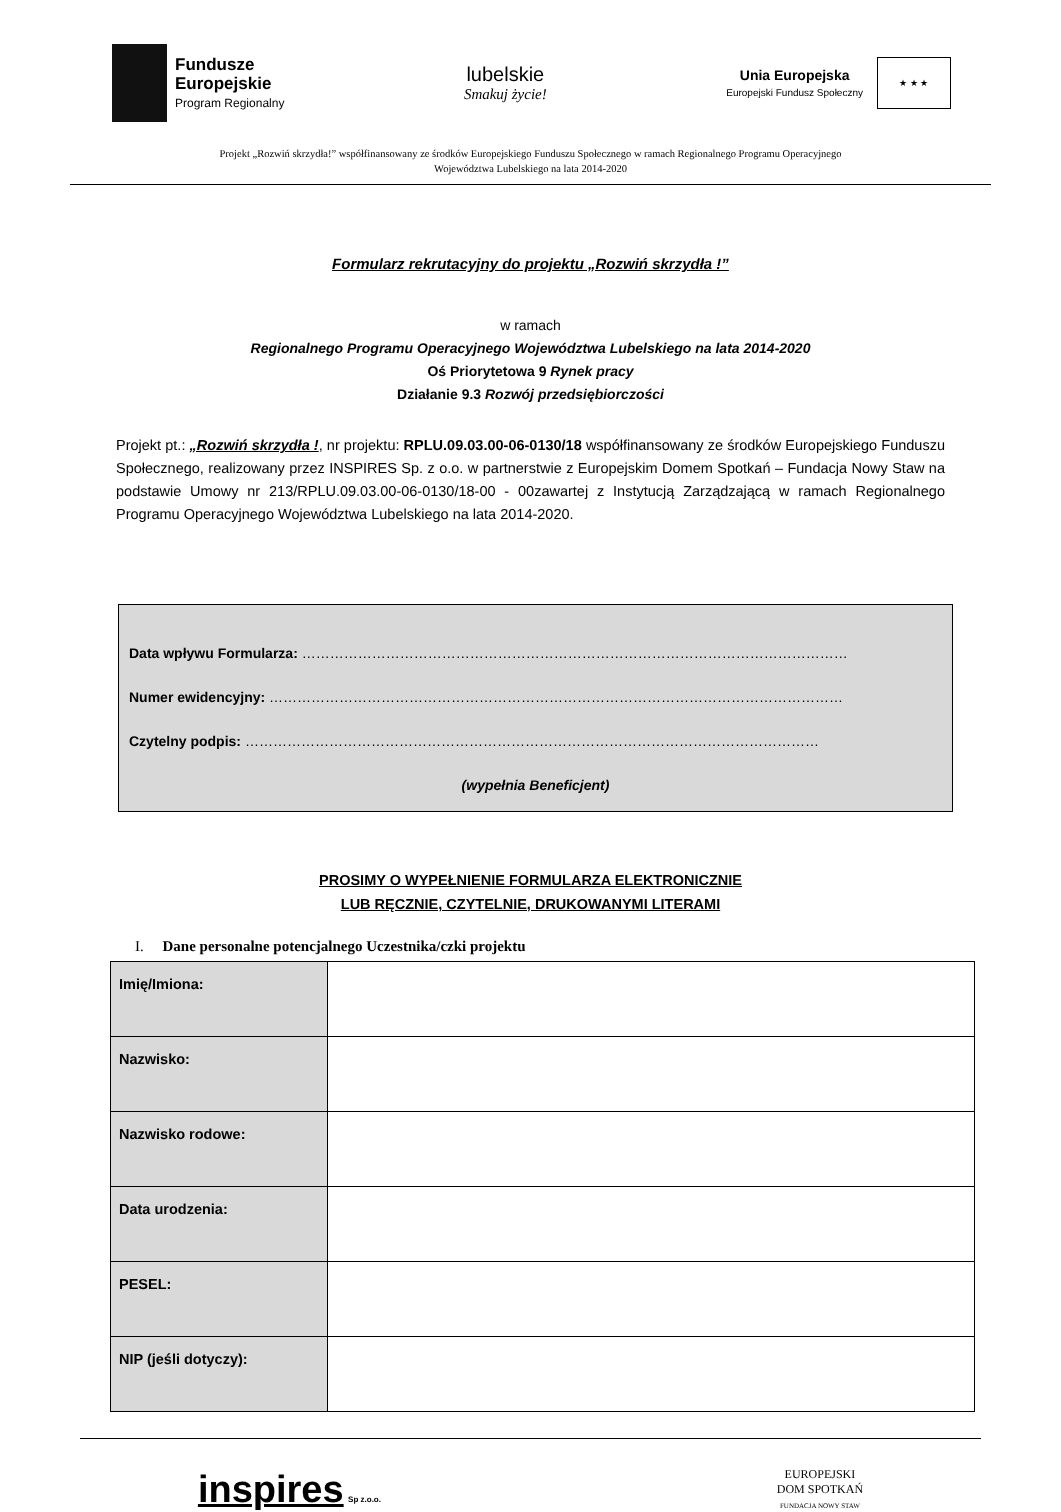Fundusze
Europejskie
Program Regionalny
lubelskie
Smakuj życie!
Unia Europejska
Europejski Fundusz Społeczny
★ ★ ★
Projekt „Rozwiń skrzydła!” współfinansowany ze środków Europejskiego Funduszu Społecznego w ramach Regionalnego Programu Operacyjnego
Województwa Lubelskiego na lata 2014-2020
Formularz rekrutacyjny do projektu „Rozwiń skrzydła !”
w ramach
Regionalnego Programu Operacyjnego Województwa Lubelskiego na lata 2014-2020
Oś Priorytetowa 9 Rynek pracy
Działanie 9.3 Rozwój przedsiębiorczości
Projekt pt.: „Rozwiń skrzydła !, nr projektu: RPLU.09.03.00-06-0130/18 współfinansowany ze środków Europejskiego Funduszu Społecznego, realizowany przez INSPIRES Sp. z o.o. w partnerstwie z Europejskim Domem Spotkań – Fundacja Nowy Staw na podstawie Umowy nr 213/RPLU.09.03.00-06-0130/18-00 - 00zawartej z Instytucją Zarządzającą w ramach Regionalnego Programu Operacyjnego Województwa Lubelskiego na lata 2014-2020.
Data wpływu Formularza: ………………………………………………………………………………………………………
Numer ewidencyjny: ……………………………………………………………………………………………………………
Czytelny podpis: ……………………………………………………………………………………………………………
(wypełnia Beneficjent)
PROSIMY O WYPEŁNIENIE FORMULARZA ELEKTRONICZNIE
LUB RĘCZNIE, CZYTELNIE, DRUKOWANYMI LITERAMI
I. Dane personalne potencjalnego Uczestnika/czki projektu
| Imię/Imiona: | |
| Nazwisko: | |
| Nazwisko rodowe: | |
| Data urodzenia: | |
| PESEL: | |
| NIP (jeśli dotyczy): | |
inspires Sp z.o.o.
EUROPEJSKI
DOM SPOTKAŃ
FUNDACJA NOWY STAW